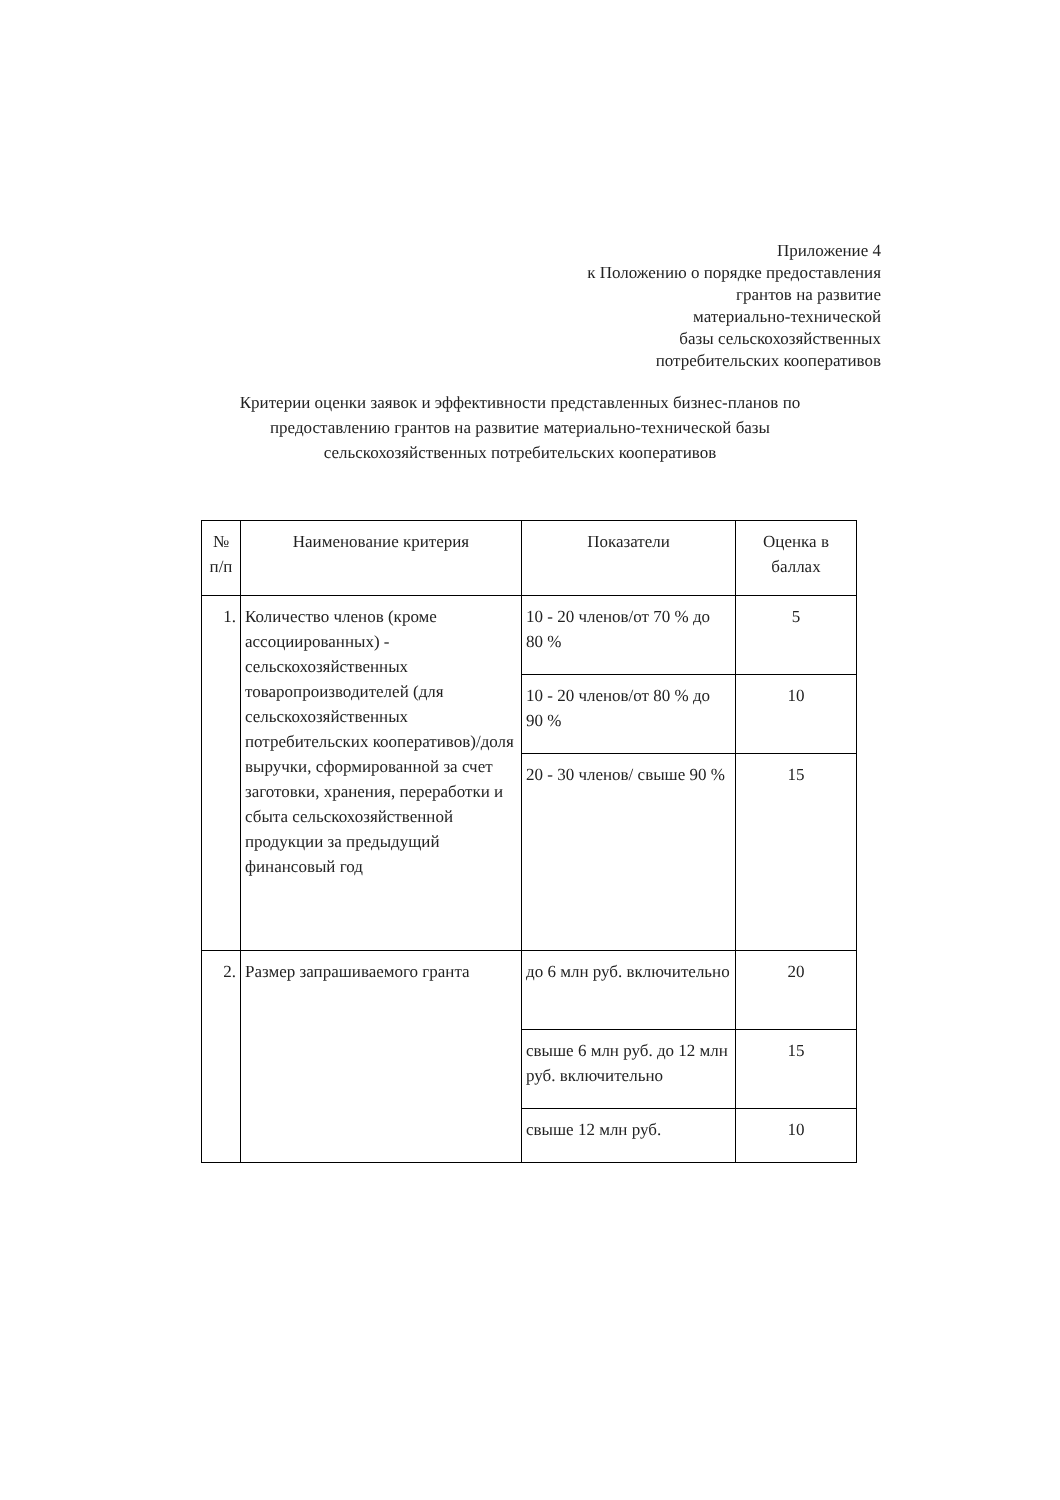Приложение 4
к Положению о порядке предоставления
грантов на развитие
материально-технической
базы сельскохозяйственных
потребительских кооперативов
Критерии оценки заявок и эффективности представленных бизнес-планов по предоставлению грантов на развитие материально-технической базы сельскохозяйственных потребительских кооперативов
| № п/п | Наименование критерия | Показатели | Оценка в баллах |
| 1. | Количество членов (кроме ассоциированных) - сельскохозяйственных товаропроизводителей (для сельскохозяйственных потребительских кооперативов)/доля выручки, сформированной за счет заготовки, хранения, переработки и сбыта сельскохозяйственной продукции за предыдущий финансовый год | 10 - 20 членов/от 70 % до 80 % | 5 |
| | | 10 - 20 членов/от 80 % до 90 % | 10 |
| | | 20 - 30 членов/ свыше 90 % | 15 |
| 2. | Размер запрашиваемого гранта | до 6 млн руб. включительно | 20 |
| | | свыше 6 млн руб. до 12 млн руб. включительно | 15 |
| | | свыше 12 млн руб. | 10 |